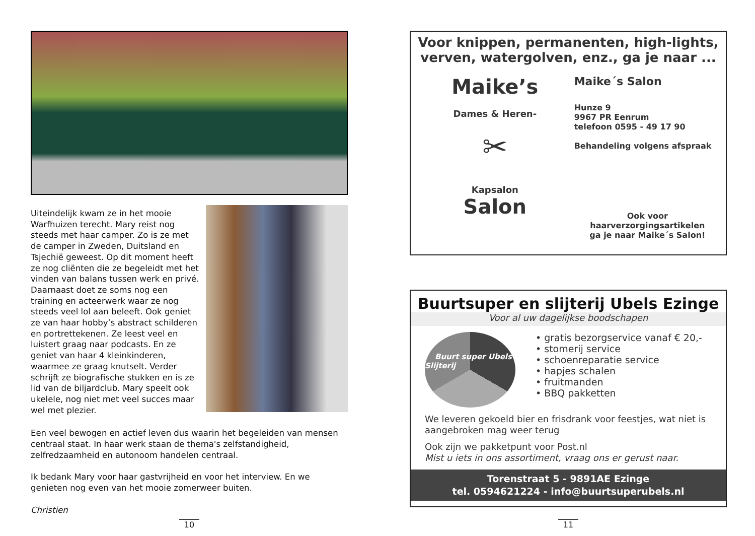Uiteindelijk kwam ze in het mooie Warfhuizen terecht. Mary reist nog steeds met haar camper. Zo is ze met de camper in Zweden, Duitsland en Tsjechië geweest. Op dit moment heeft ze nog cliënten die ze begeleidt met het vinden van balans tussen werk en privé. Daarnaast doet ze soms nog een training en acteerwerk waar ze nog steeds veel lol aan beleeft. Ook geniet ze van haar hobby’s abstract schilderen en portrettekenen. Ze leest veel en luistert graag naar podcasts. En ze geniet van haar 4 kleinkinderen, waarmee ze graag knutselt. Verder schrijft ze biografische stukken en is ze lid van de biljardclub. Mary speelt ook ukelele, nog niet met veel succes maar wel met plezier.
Een veel bewogen en actief leven dus waarin het begeleiden van mensen centraal staat. In haar werk staan de thema's zelfstandigheid, zelfredzaamheid en autonoom handelen centraal.
Ik bedank Mary voor haar gastvrijheid en voor het interview. En we genieten nog even van het mooie zomerweer buiten.
Christien
10
Voor knippen, permanenten, high-lights, verven, watergolven, enz., ga je naar ...
Maike’s
Dames & Heren-
✂
Kapsalon
Salon
Maike´s Salon
Hunze 9
9967 PR Eenrum
telefoon 0595 - 49 17 90
Behandeling volgens afspraak
Ook voor haarverzorgingsartikelen
ga je naar Maike´s Salon!
Buurtsuper en slijterij Ubels Ezinge
Voor al uw dagelijkse boodschapen
Buurt super Ubels Slijterij
• gratis bezorgservice vanaf € 20,-
• stomerij service
• schoenreparatie service
• hapjes schalen
• fruitmanden
• BBQ pakketten
We leveren gekoeld bier en frisdrank voor feestjes, wat niet is aangebroken mag weer terug
Ook zijn we pakketpunt voor Post.nl
Mist u iets in ons assortiment, vraag ons er gerust naar.
Torenstraat 5 - 9891AE Ezinge
tel. 0594621224 - info@buurtsuperubels.nl
11